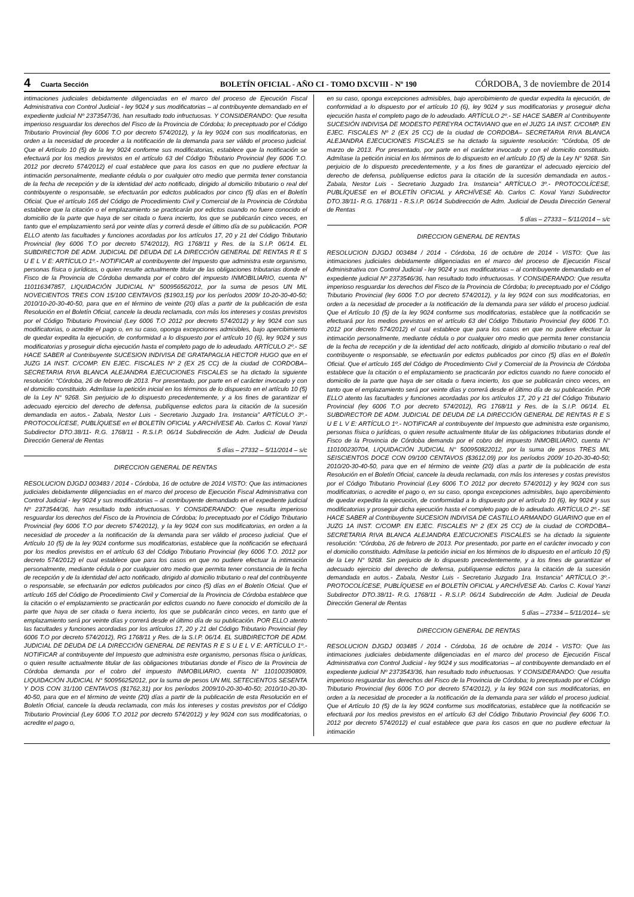4 Cuarta Sección BOLETÍN OFICIAL - AÑO CI - TOMO DXCVIII - Nº 190 CÓRDOBA, 3 de noviembre de 2014
intimaciones judiciales debidamente diligenciadas en el marco del proceso de Ejecución Fiscal Administrativa con Control Judicial - ley 9024 y sus modificatorias – al contribuyente demandado en el expediente judicial Nº 2373547/36, han resultado todo infructuosas. Y CONSIDERANDO: Que resulta imperioso resguardar los derechos del Fisco de la Provincia de Córdoba; lo preceptuado por el Código Tributario Provincial (ley 6006 T.O por decreto 574/2012), y la ley 9024 con sus modificatorias, en orden a la necesidad de proceder a la notificación de la demanda para ser válido el proceso judicial. Que el Artículo 10 (5) de la ley 9024 conforme sus modificatorias, establece que la notificación se efectuará por los medios previstos en el artículo 63 del Código Tributario Provincial (ley 6006 T.O. 2012 por decreto 574/2012) el cual establece que para los casos en que no pudiere efectuar la intimación personalmente, mediante cédula o por cualquier otro medio que permita tener constancia de la fecha de recepción y de la identidad del acto notificado, dirigido al domicilio tributario o real del contribuyente o responsable, se efectuarán por edictos publicados por cinco (5) días en el Boletín Oficial. Que el artículo 165 del Código de Procedimiento Civil y Comercial de la Provincia de Córdoba establece que la citación o el emplazamiento se practicarán por edictos cuando no fuere conocido el domicilio de la parte que haya de ser citada o fuera incierto, los que se publicarán cinco veces, en tanto que el emplazamiento será por veinte días y correrá desde el último día de su publicación. POR ELLO atento las facultades y funciones acordadas por los artículos 17, 20 y 21 del Código Tributario Provincial (ley 6006 T.O por decreto 574/2012), RG 1768/11 y Res. de la S.I.P. 06/14. EL SUBDIRECTOR DE ADM. JUDICIAL DE DEUDA DE LA DIRECCIÓN GENERAL DE RENTAS R E S U E L V E: ARTÍCULO 1º.- NOTIFICAR al contribuyente del Impuesto que administra este organismo, personas física o jurídicas, o quien resulte actualmente titular de las obligaciones tributarias donde el Fisco de la Provincia de Córdoba demanda por el cobro del impuesto INMOBILIARIO, cuenta N° 110116347857, LIQUIDACIÓN JUDICIAL N° 500956562012, por la suma de pesos UN MIL NOVECIENTOS TRES CON 15/100 CENTAVOS ($1903,15) por los períodos 2009/ 10-20-30-40-50; 2010/10-20-30-40-50, para que en el término de veinte (20) días a partir de la publicación de esta Resolución en el Boletín Oficial, cancele la deuda reclamada, con más los intereses y costas previstos por el Código Tributario Provincial (Ley 6006 T.O 2012 por decreto 574/2012) y ley 9024 con sus modificatorias, o acredite el pago o, en su caso, oponga excepciones admisibles, bajo apercibimiento de quedar expedita la ejecución, de conformidad a lo dispuesto por el artículo 10 (6), ley 9024 y sus modificatorias y proseguir dicha ejecución hasta el completo pago de lo adeudado. ARTÍCULO 2º.- SE HACE SABER al Contribuyente SUCESION INDIVISA DE GRATAPAGLIA HECTOR HUGO que en el JUZG 1A INST. C/COMP. EN EJEC. FISCALES Nº 2 (EX 25 CC) de la ciudad de CORDOBA– SECRETARIA RIVA BLANCA ALEJANDRA EJECUCIONES FISCALES se ha dictado la siguiente resolución: “Córdoba, 26 de febrero de 2013. Por presentado, por parte en el carácter invocado y con el domicilio constituido. Admítase la petición inicial en los términos de lo dispuesto en el artículo 10 (5) de la Ley N° 9268. Sin perjuicio de lo dispuesto precedentemente, y a los fines de garantizar el adecuado ejercicio del derecho de defensa, publíquense edictos para la citación de la sucesión demandada en autos.- Zabala, Nestor Luis - Secretario Juzgado 1ra. Instancia” ARTÍCULO 3º.- PROTOCOLÍCESE, PUBLÍQUESE en el BOLETÍN OFICIAL y ARCHÍVESE Ab. Carlos C. Koval Yanzi Subdirector DTO.38/11- R.G. 1768/11 - R.S.I.P. 06/14 Subdirección de Adm. Judicial de Deuda Dirección General de Rentas
5 días – 27332 – 5/11/2014 – s/c
DIRECCION GENERAL DE RENTAS
RESOLUCION DJGDJ 003483 / 2014 - Córdoba, 16 de octubre de 2014 VISTO: Que las intimaciones judiciales debidamente diligenciadas en el marco del proceso de Ejecución Fiscal Administrativa con Control Judicial - ley 9024 y sus modificatorias – al contribuyente demandado en el expediente judicial Nº 2373544/36, han resultado todo infructuosas. Y CONSIDERANDO: Que resulta imperioso resguardar los derechos del Fisco de la Provincia de Córdoba; lo preceptuado por el Código Tributario Provincial (ley 6006 T.O por decreto 574/2012), y la ley 9024 con sus modificatorias, en orden a la necesidad de proceder a la notificación de la demanda para ser válido el proceso judicial. Que el Artículo 10 (5) de la ley 9024 conforme sus modificatorias, establece que la notificación se efectuará por los medios previstos en el artículo 63 del Código Tributario Provincial (ley 6006 T.O. 2012 por decreto 574/2012) el cual establece que para los casos en que no pudiere efectuar la intimación personalmente, mediante cédula o por cualquier otro medio que permita tener constancia de la fecha de recepción y de la identidad del acto notificado, dirigido al domicilio tributario o real del contribuyente o responsable, se efectuarán por edictos publicados por cinco (5) días en el Boletín Oficial. Que el artículo 165 del Código de Procedimiento Civil y Comercial de la Provincia de Córdoba establece que la citación o el emplazamiento se practicarán por edictos cuando no fuere conocido el domicilio de la parte que haya de ser citada o fuera incierto, los que se publicarán cinco veces, en tanto que el emplazamiento será por veinte días y correrá desde el último día de su publicación. POR ELLO atento las facultades y funciones acordadas por los artículos 17, 20 y 21 del Código Tributario Provincial (ley 6006 T.O por decreto 574/2012), RG 1768/11 y Res. de la S.I.P. 06/14. EL SUBDIRECTOR DE ADM. JUDICIAL DE DEUDA DE LA DIRECCIÓN GENERAL DE RENTAS R E S U E L V E: ARTÍCULO 1º.- NOTIFICAR al contribuyente del Impuesto que administra este organismo, personas física o jurídicas, o quien resulte actualmente titular de las obligaciones tributarias donde el Fisco de la Provincia de Córdoba demanda por el cobro del impuesto INMOBILIARIO, cuenta N° 110100390809, LIQUIDACIÓN JUDICIAL N° 500956252012, por la suma de pesos UN MIL SETECIENTOS SESENTA Y DOS CON 31/100 CENTAVOS ($1762,31) por los períodos 2009/10-20-30-40-50; 2010/10-20-30-40-50, para que en el término de veinte (20) días a partir de la publicación de esta Resolución en el Boletín Oficial, cancele la deuda reclamada, con más los intereses y costas previstos por el Código Tributario Provincial (Ley 6006 T.O 2012 por decreto 574/2012) y ley 9024 con sus modificatorias, o acredite el pago o,
en su caso, oponga excepciones admisibles, bajo apercibimiento de quedar expedita la ejecución, de conformidad a lo dispuesto por el artículo 10 (6), ley 9024 y sus modificatorias y proseguir dicha ejecución hasta el completo pago de lo adeudado. ARTÍCULO 2º.- SE HACE SABER al Contribuyente SUCESIÓN INDIVISA DE MODESTO PEREYRA OCTAVIANO que en el JUZG 1A INST. C/COMP. EN EJEC. FISCALES Nº 2 (EX 25 CC) de la ciudad de CORDOBA– SECRETARIA RIVA BLANCA ALEJANDRA EJECUCIONES FISCALES se ha dictado la siguiente resolución: “Córdoba, 05 de marzo de 2013. Por presentado, por parte en el carácter invocado y con el domicilio constituido. Admítase la petición inicial en los términos de lo dispuesto en el artículo 10 (5) de la Ley N° 9268. Sin perjuicio de lo dispuesto precedentemente, y a los fines de garantizar el adecuado ejercicio del derecho de defensa, publíquense edictos para la citación de la sucesión demandada en autos.- Zabala, Nestor Luis - Secretario Juzgado 1ra. Instancia” ARTÍCULO 3º.- PROTOCOLÍCESE, PUBLÍQUESE en el BOLETÍN OFICIAL y ARCHÍVESE Ab. Carlos C. Koval Yanzi Subdirector DTO.38/11- R.G. 1768/11 - R.S.I.P. 06/14 Subdirección de Adm. Judicial de Deuda Dirección General de Rentas
5 días – 27333 – 5/11/2014 – s/c
DIRECCION GENERAL DE RENTAS
RESOLUCION DJGDJ 003484 / 2014 - Córdoba, 16 de octubre de 2014 - VISTO: Que las intimaciones judiciales debidamente diligenciadas en el marco del proceso de Ejecución Fiscal Administrativa con Control Judicial - ley 9024 y sus modificatorias – al contribuyente demandado en el expediente judicial Nº 2373546/36, han resultado todo infructuosas. Y CONSIDERANDO: Que resulta imperioso resguardar los derechos del Fisco de la Provincia de Córdoba; lo preceptuado por el Código Tributario Provincial (ley 6006 T.O por decreto 574/2012), y la ley 9024 con sus modificatorias, en orden a la necesidad de proceder a la notificación de la demanda para ser válido el proceso judicial. Que el Artículo 10 (5) de la ley 9024 conforme sus modificatorias, establece que la notificación se efectuará por los medios previstos en el artículo 63 del Código Tributario Provincial (ley 6006 T.O. 2012 por decreto 574/2012) el cual establece que para los casos en que no pudiere efectuar la intimación personalmente, mediante cédula o por cualquier otro medio que permita tener constancia de la fecha de recepción y de la identidad del acto notificado, dirigido al domicilio tributario o real del contribuyente o responsable, se efectuarán por edictos publicados por cinco (5) días en el Boletín Oficial. Que el artículo 165 del Código de Procedimiento Civil y Comercial de la Provincia de Córdoba establece que la citación o el emplazamiento se practicarán por edictos cuando no fuere conocido el domicilio de la parte que haya de ser citada o fuera incierto, los que se publicarán cinco veces, en tanto que el emplazamiento será por veinte días y correrá desde el último día de su publicación. POR ELLO atento las facultades y funciones acordadas por los artículos 17, 20 y 21 del Código Tributario Provincial (ley 6006 T.O por decreto 574/2012), RG 1768/11 y Res. de la S.I.P. 06/14. EL SUBDIRECTOR DE ADM. JUDICIAL DE DEUDA DE LA DIRECCIÓN GENERAL DE RENTAS R E S U E L V E: ARTÍCULO 1º.- NOTIFICAR al contribuyente del Impuesto que administra este organismo, personas física o jurídicas, o quien resulte actualmente titular de las obligaciones tributarias donde el Fisco de la Provincia de Córdoba demanda por el cobro del impuesto INMOBILIARIO, cuenta N° 110100230704, LIQUIDACIÓN JUDICIAL N° 500950822012, por la suma de pesos TRES MIL SEISCIENTOS DOCE CON 09/100 CENTAVOS ($3612,09) por los períodos 2009/ 10-20-30-40-50; 2010/20-30-40-50, para que en el término de veinte (20) días a partir de la publicación de esta Resolución en el Boletín Oficial, cancele la deuda reclamada, con más los intereses y costas previstos por el Código Tributario Provincial (Ley 6006 T.O 2012 por decreto 574/2012) y ley 9024 con sus modificatorias, o acredite el pago o, en su caso, oponga excepciones admisibles, bajo apercibimiento de quedar expedita la ejecución, de conformidad a lo dispuesto por el artículo 10 (6), ley 9024 y sus modificatorias y proseguir dicha ejecución hasta el completo pago de lo adeudado. ARTÍCULO 2º.- SE HACE SABER al Contribuyente SUCESION INDIVISA DE CASTILLO ARMANDO GUARINO que en el JUZG 1A INST. C/COMP. EN EJEC. FISCALES Nº 2 (EX 25 CC) de la ciudad de CORDOBA– SECRETARIA RIVA BLANCA ALEJANDRA EJECUCIONES FISCALES se ha dictado la siguiente resolución: “Córdoba, 26 de febrero de 2013. Por presentado, por parte en el carácter invocado y con el domicilio constituido. Admítase la petición inicial en los términos de lo dispuesto en el artículo 10 (5) de la Ley N° 9268. Sin perjuicio de lo dispuesto precedentemente, y a los fines de garantizar el adecuado ejercicio del derecho de defensa, publíquense edictos para la citación de la sucesión demandada en autos.- Zabala, Nestor Luis - Secretario Juzgado 1ra. Instancia” ARTÍCULO 3º.- PROTOCOLÍCESE, PUBLÍQUESE en el BOLETÍN OFICIAL y ARCHÍVESE Ab. Carlos C. Koval Yanzi Subdirector DTO.38/11- R.G. 1768/11 - R.S.I.P. 06/14 Subdirección de Adm. Judicial de Deuda Dirección General de Rentas
5 días – 27334 – 5/11/2014– s/c
DIRECCION GENERAL DE RENTAS
RESOLUCION DJGDJ 003485 / 2014 - Córdoba, 16 de octubre de 2014 - VISTO: Que las intimaciones judiciales debidamente diligenciadas en el marco del proceso de Ejecución Fiscal Administrativa con Control Judicial - ley 9024 y sus modificatorias – al contribuyente demandado en el expediente judicial Nº 2373543/36, han resultado todo infructuosas. Y CONSIDERANDO: Que resulta imperioso resguardar los derechos del Fisco de la Provincia de Córdoba; lo preceptuado por el Código Tributario Provincial (ley 6006 T.O por decreto 574/2012), y la ley 9024 con sus modificatorias, en orden a la necesidad de proceder a la notificación de la demanda para ser válido el proceso judicial. Que el Artículo 10 (5) de la ley 9024 conforme sus modificatorias, establece que la notificación se efectuará por los medios previstos en el artículo 63 del Código Tributario Provincial (ley 6006 T.O. 2012 por decreto 574/2012) el cual establece que para los casos en que no pudiere efectuar la intimación